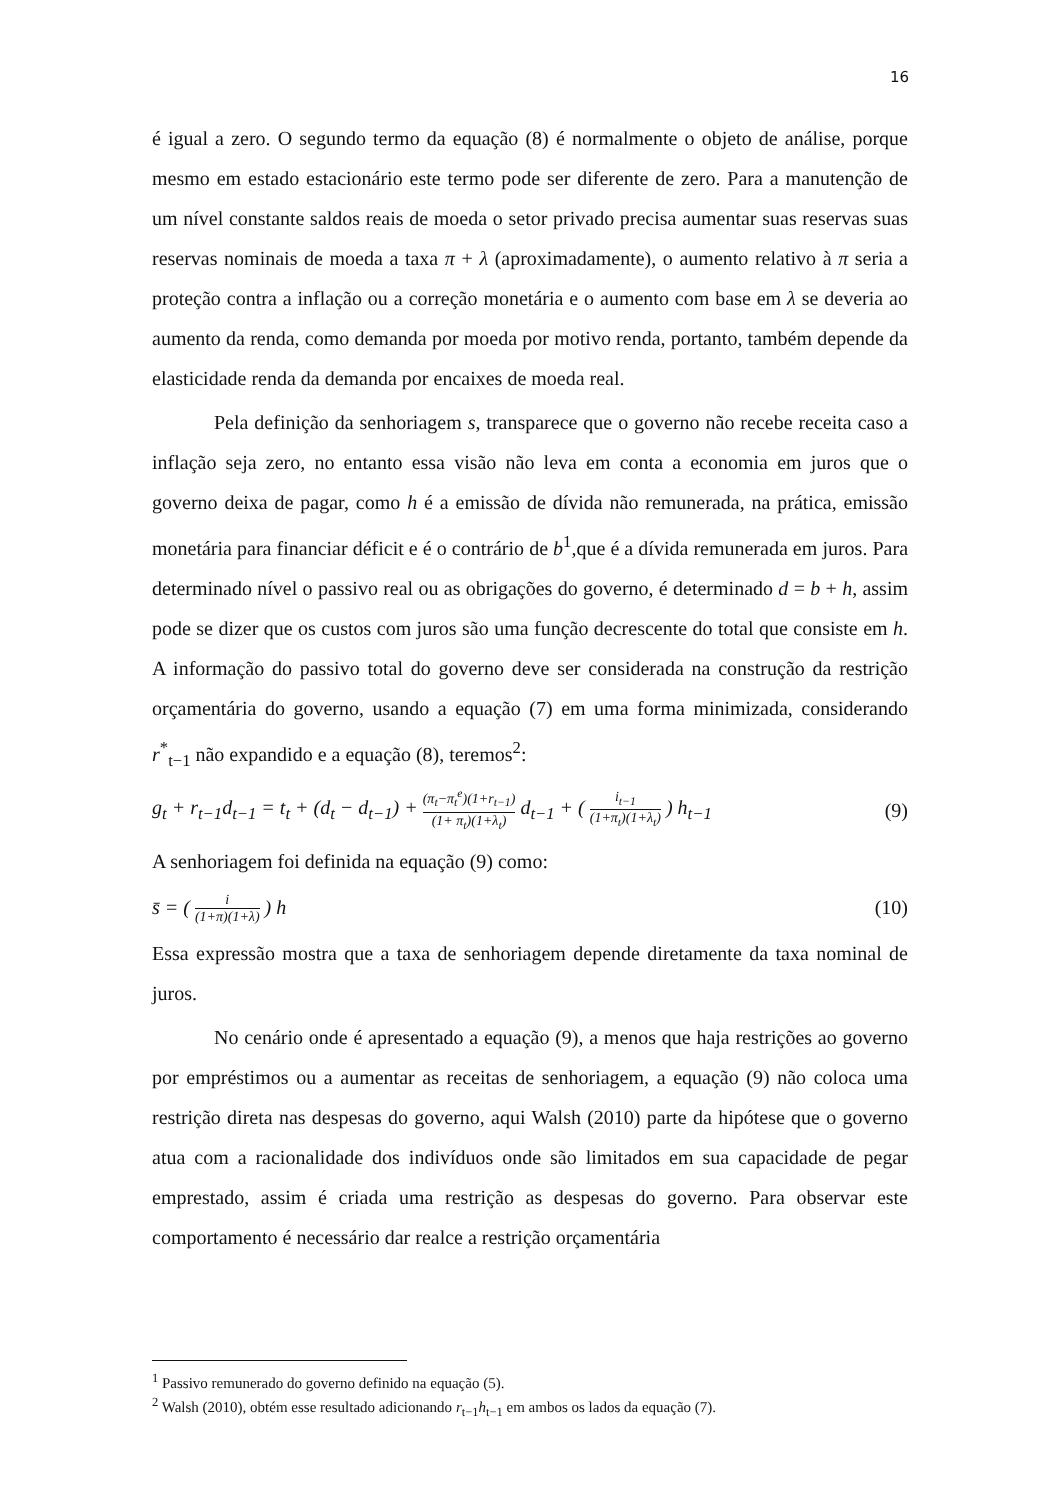16
é igual a zero. O segundo termo da equação (8) é normalmente o objeto de análise, porque mesmo em estado estacionário este termo pode ser diferente de zero. Para a manutenção de um nível constante saldos reais de moeda o setor privado precisa aumentar suas reservas suas reservas nominais de moeda a taxa π + λ (aproximadamente), o aumento relativo à π seria a proteção contra a inflação ou a correção monetária e o aumento com base em λ se deveria ao aumento da renda, como demanda por moeda por motivo renda, portanto, também depende da elasticidade renda da demanda por encaixes de moeda real.
Pela definição da senhoriagem s, transparece que o governo não recebe receita caso a inflação seja zero, no entanto essa visão não leva em conta a economia em juros que o governo deixa de pagar, como h é a emissão de dívida não remunerada, na prática, emissão monetária para financiar déficit e é o contrário de b<sup>1</sup>,que é a dívida remunerada em juros. Para determinado nível o passivo real ou as obrigações do governo, é determinado d = b + h, assim pode se dizer que os custos com juros são uma função decrescente do total que consiste em h. A informação do passivo total do governo deve ser considerada na construção da restrição orçamentária do governo, usando a equação (7) em uma forma minimizada, considerando r<sup>*</sup><sub>t−1</sub> não expandido e a equação (8), teremos<sup>2</sup>:
g<sub>t</sub> + r<sub>t−1</sub>d<sub>t−1</sub> = t<sub>t</sub> + (d<sub>t</sub> − d<sub>t−1</sub>) + (π<sub>t</sub>−π<sub>t</sub><sup>e</sup>)(1+r<sub>t−1</sub>) (1+ π<sub>t</sub>)(1+λ<sub>t</sub>) d<sub>t−1</sub> + ( i<sub>t−1</sub> (1+π<sub>t</sub>)(1+λ<sub>t</sub>) ) h<sub>t−1</sub> (9)
A senhoriagem foi definida na equação (9) como:
s̄ = ( i (1+π)(1+λ) ) h (10)
Essa expressão mostra que a taxa de senhoriagem depende diretamente da taxa nominal de juros.
No cenário onde é apresentado a equação (9), a menos que haja restrições ao governo por empréstimos ou a aumentar as receitas de senhoriagem, a equação (9) não coloca uma restrição direta nas despesas do governo, aqui Walsh (2010) parte da hipótese que o governo atua com a racionalidade dos indivíduos onde são limitados em sua capacidade de pegar emprestado, assim é criada uma restrição as despesas do governo. Para observar este comportamento é necessário dar realce a restrição orçamentária
<sup>1</sup> Passivo remunerado do governo definido na equação (5).
<sup>2</sup> Walsh (2010), obtém esse resultado adicionando r<sub>t−1</sub>h<sub>t−1</sub> em ambos os lados da equação (7).